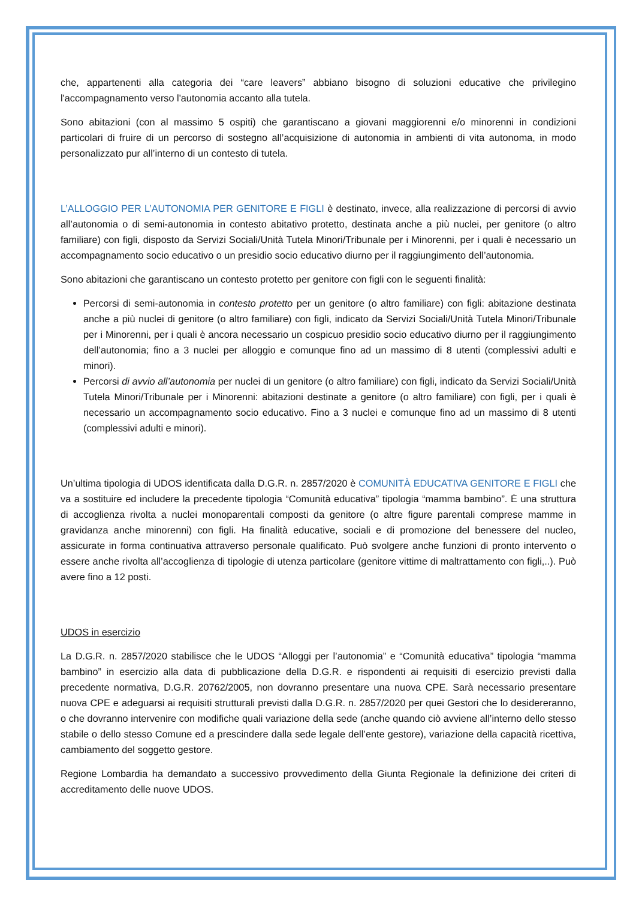che, appartenenti alla categoria dei “care leavers” abbiano bisogno di soluzioni educative che privilegino l'accompagnamento verso l'autonomia accanto alla tutela.
Sono abitazioni (con al massimo 5 ospiti) che garantiscano a giovani maggiorenni e/o minorenni in condizioni particolari di fruire di un percorso di sostegno all’acquisizione di autonomia in ambienti di vita autonoma, in modo personalizzato pur all’interno di un contesto di tutela.
L’ALLOGGIO PER L’AUTONOMIA PER GENITORE E FIGLI è destinato, invece, alla realizzazione di percorsi di avvio all’autonomia o di semi-autonomia in contesto abitativo protetto, destinata anche a più nuclei, per genitore (o altro familiare) con figli, disposto da Servizi Sociali/Unità Tutela Minori/Tribunale per i Minorenni, per i quali è necessario un accompagnamento socio educativo o un presidio socio educativo diurno per il raggiungimento dell’autonomia.
Sono abitazioni che garantiscano un contesto protetto per genitore con figli con le seguenti finalità:
Percorsi di semi-autonomia in contesto protetto per un genitore (o altro familiare) con figli: abitazione destinata anche a più nuclei di genitore (o altro familiare) con figli, indicato da Servizi Sociali/Unità Tutela Minori/Tribunale per i Minorenni, per i quali è ancora necessario un cospicuo presidio socio educativo diurno per il raggiungimento dell’autonomia; fino a 3 nuclei per alloggio e comunque fino ad un massimo di 8 utenti (complessivi adulti e minori).
Percorsi di avvio all’autonomia per nuclei di un genitore (o altro familiare) con figli, indicato da Servizi Sociali/Unità Tutela Minori/Tribunale per i Minorenni: abitazioni destinate a genitore (o altro familiare) con figli, per i quali è necessario un accompagnamento socio educativo. Fino a 3 nuclei e comunque fino ad un massimo di 8 utenti (complessivi adulti e minori).
Un’ultima tipologia di UDOS identificata dalla D.G.R. n. 2857/2020 è COMUNITÀ EDUCATIVA GENITORE E FIGLI che va a sostituire ed includere la precedente tipologia “Comunità educativa” tipologia “mamma bambino”. È una struttura di accoglienza rivolta a nuclei monoparentali composti da genitore (o altre figure parentali comprese mamme in gravidanza anche minorenni) con figli. Ha finalità educative, sociali e di promozione del benessere del nucleo, assicurate in forma continuativa attraverso personale qualificato. Può svolgere anche funzioni di pronto intervento o essere anche rivolta all’accoglienza di tipologie di utenza particolare (genitore vittime di maltrattamento con figli,..). Può avere fino a 12 posti.
UDOS in esercizio
La D.G.R. n. 2857/2020 stabilisce che le UDOS “Alloggi per l’autonomia” e “Comunità educativa” tipologia “mamma bambino” in esercizio alla data di pubblicazione della D.G.R. e rispondenti ai requisiti di esercizio previsti dalla precedente normativa, D.G.R. 20762/2005, non dovranno presentare una nuova CPE. Sarà necessario presentare nuova CPE e adeguarsi ai requisiti strutturali previsti dalla D.G.R. n. 2857/2020 per quei Gestori che lo desidereranno, o che dovranno intervenire con modifiche quali variazione della sede (anche quando ciò avviene all’interno dello stesso stabile o dello stesso Comune ed a prescindere dalla sede legale dell’ente gestore), variazione della capacità ricettiva, cambiamento del soggetto gestore.
Regione Lombardia ha demandato a successivo provvedimento della Giunta Regionale la definizione dei criteri di accreditamento delle nuove UDOS.